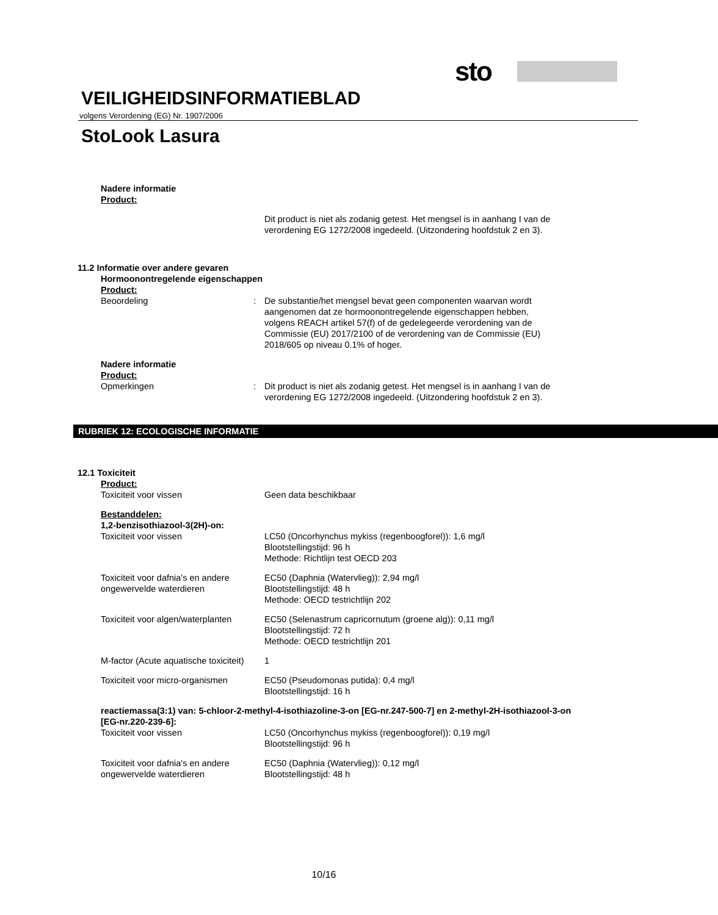sto
VEILIGHEIDSINFORMATIEBLAD
volgens Verordening (EG) Nr. 1907/2006
StoLook Lasura
Nadere informatie
Product:
Dit product is niet als zodanig getest. Het mengsel is in aanhang I van de verordening EG 1272/2008 ingedeeld. (Uitzondering hoofdstuk 2 en 3).
11.2 Informatie over andere gevaren
Hormoonontregelende eigenschappen
Product:
Beoordeling : De substantie/het mengsel bevat geen componenten waarvan wordt aangenomen dat ze hormoonontregelende eigenschappen hebben, volgens REACH artikel 57(f) of de gedelegeerde verordening van de Commissie (EU) 2017/2100 of de verordening van de Commissie (EU) 2018/605 op niveau 0.1% of hoger.
Nadere informatie
Product:
Opmerkingen : Dit product is niet als zodanig getest. Het mengsel is in aanhang I van de verordening EG 1272/2008 ingedeeld. (Uitzondering hoofdstuk 2 en 3).
RUBRIEK 12: ECOLOGISCHE INFORMATIE
12.1 Toxiciteit
Product:
Toxiciteit voor vissen Geen data beschikbaar
Bestanddelen:
1,2-benzisothiazool-3(2H)-on:
Toxiciteit voor vissen LC50 (Oncorhynchus mykiss (regenboogforel)): 1,6 mg/l
Blootstellingstijd: 96 h
Methode: Richtlijn test OECD 203
Toxiciteit voor dafnia's en andere ongewervelde waterdieren
EC50 (Daphnia (Watervlieg)): 2,94 mg/l
Blootstellingstijd: 48 h
Methode: OECD testrichtlijn 202
Toxiciteit voor algen/waterplanten
EC50 (Selenastrum capricornutum (groene alg)): 0,11 mg/l
Blootstellingstijd: 72 h
Methode: OECD testrichtlijn 201
M-factor (Acute aquatische toxiciteit)
1
Toxiciteit voor micro-organismen
EC50 (Pseudomonas putida): 0,4 mg/l
Blootstellingstijd: 16 h
reactiemassa(3:1) van: 5-chloor-2-methyl-4-isothiazoline-3-on [EG-nr.247-500-7] en 2-methyl-2H-isothiazool-3-on [EG-nr.220-239-6]:
Toxiciteit voor vissen LC50 (Oncorhynchus mykiss (regenboogforel)): 0,19 mg/l
Blootstellingstijd: 96 h
Toxiciteit voor dafnia's en andere ongewervelde waterdieren
EC50 (Daphnia (Watervlieg)): 0,12 mg/l
Blootstellingstijd: 48 h
10/16